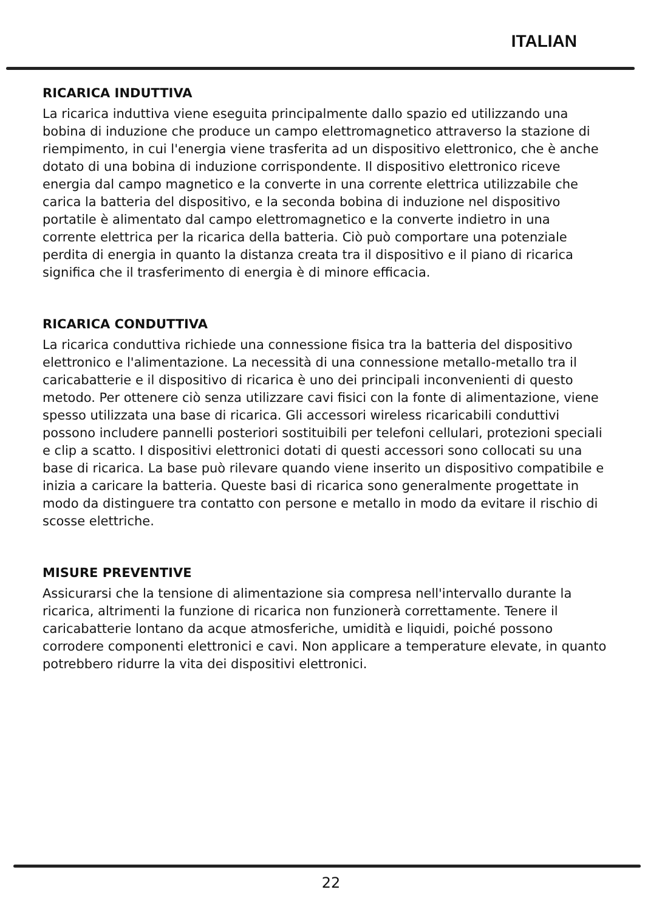ITALIAN
RICARICA INDUTTIVA
La ricarica induttiva viene eseguita principalmente dallo spazio ed utilizzando una bobina di induzione che produce un campo elettromagnetico attraverso la stazione di riempimento, in cui l'energia viene trasferita ad un dispositivo elettronico, che è anche dotato di una bobina di induzione corrispondente. Il dispositivo elettronico riceve energia dal campo magnetico e la converte in una corrente elettrica utilizzabile che carica la batteria del dispositivo, e la seconda bobina di induzione nel dispositivo portatile è alimentato dal campo elettromagnetico e la converte indietro in una corrente elettrica per la ricarica della batteria. Ciò può comportare una potenziale perdita di energia in quanto la distanza creata tra il dispositivo e il piano di ricarica significa che il trasferimento di energia è di minore efficacia.
RICARICA CONDUTTIVA
La ricarica conduttiva richiede una connessione fisica tra la batteria del dispositivo elettronico e l'alimentazione. La necessità di una connessione metallo-metallo tra il caricabatterie e il dispositivo di ricarica è uno dei principali inconvenienti di questo metodo. Per ottenere ciò senza utilizzare cavi fisici con la fonte di alimentazione, viene spesso utilizzata una base di ricarica. Gli accessori wireless ricaricabili conduttivi possono includere pannelli posteriori sostituibili per telefoni cellulari, protezioni speciali e clip a scatto. I dispositivi elettronici dotati di questi accessori sono collocati su una base di ricarica. La base può rilevare quando viene inserito un dispositivo compatibile e inizia a caricare la batteria. Queste basi di ricarica sono generalmente progettate in modo da distinguere tra contatto con persone e metallo in modo da evitare il rischio di scosse elettriche.
MISURE PREVENTIVE
Assicurarsi che la tensione di alimentazione sia compresa nell'intervallo durante la ricarica, altrimenti la funzione di ricarica non funzionerà correttamente. Tenere il caricabatterie lontano da acque atmosferiche, umidità e liquidi, poiché possono corrodere componenti elettronici e cavi. Non applicare a temperature elevate, in quanto potrebbero ridurre la vita dei dispositivi elettronici.
22